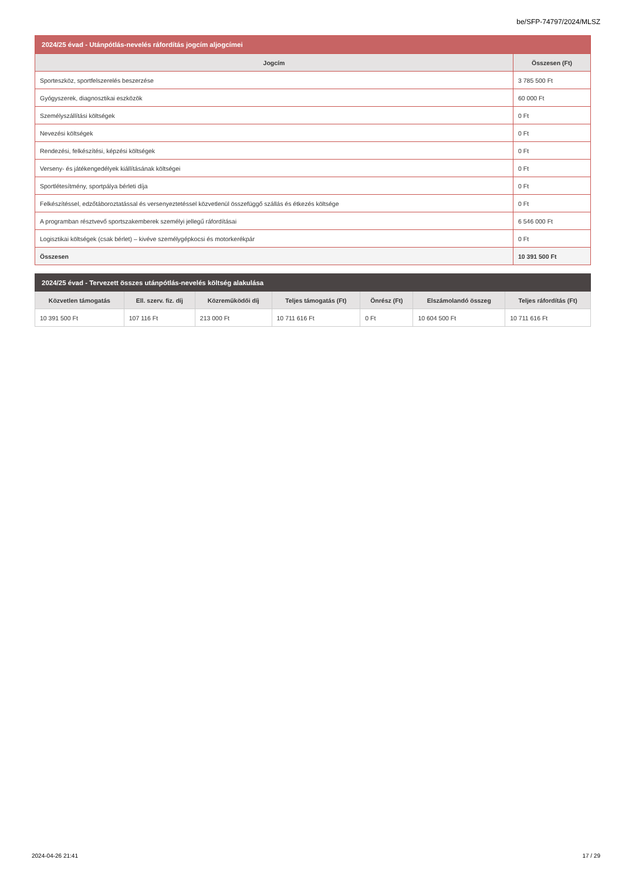be/SFP-74797/2024/MLSZ
| 2024/25 évad - Utánpótlás-nevelés ráfordítás jogcím aljogcímei | |
| --- | --- |
| Jogcím | Összesen (Ft) |
| Sporteszköz, sportfelszerelés beszerzése | 3 785 500 Ft |
| Gyógyszerek, diagnosztikai eszközök | 60 000 Ft |
| Személyszállítási költségek | 0 Ft |
| Nevezési költségek | 0 Ft |
| Rendezési, felkészítési, képzési költségek | 0 Ft |
| Verseny- és játékengedélyek kiállításának költségei | 0 Ft |
| Sportlétesítmény, sportpálya bérleti díja | 0 Ft |
| Felkészítéssel, edzőtáboroztatással és versenyeztetéssel közvetlenül összefüggő szállás és étkezés költsége | 0 Ft |
| A programban résztvevő sportszakemberek személyi jellegű ráfordításai | 6 546 000 Ft |
| Logisztikai költségek (csak bérlet) – kivéve személygépkocsi és motorkerékpár | 0 Ft |
| Összesen | 10 391 500 Ft |
| 2024/25 évad - Tervezett összes utánpótlás-nevelés költség alakulása | | | | | | |
| --- | --- | --- | --- | --- | --- | --- |
| Közvetlen támogatás | Ell. szerv. fiz. díj | Közreműködői díj | Teljes támogatás (Ft) | Önrész (Ft) | Elszámolandó összeg | Teljes ráfordítás (Ft) |
| 10 391 500 Ft | 107 116 Ft | 213 000 Ft | 10 711 616 Ft | 0 Ft | 10 604 500 Ft | 10 711 616 Ft |
2024-04-26 21:41 17 / 29